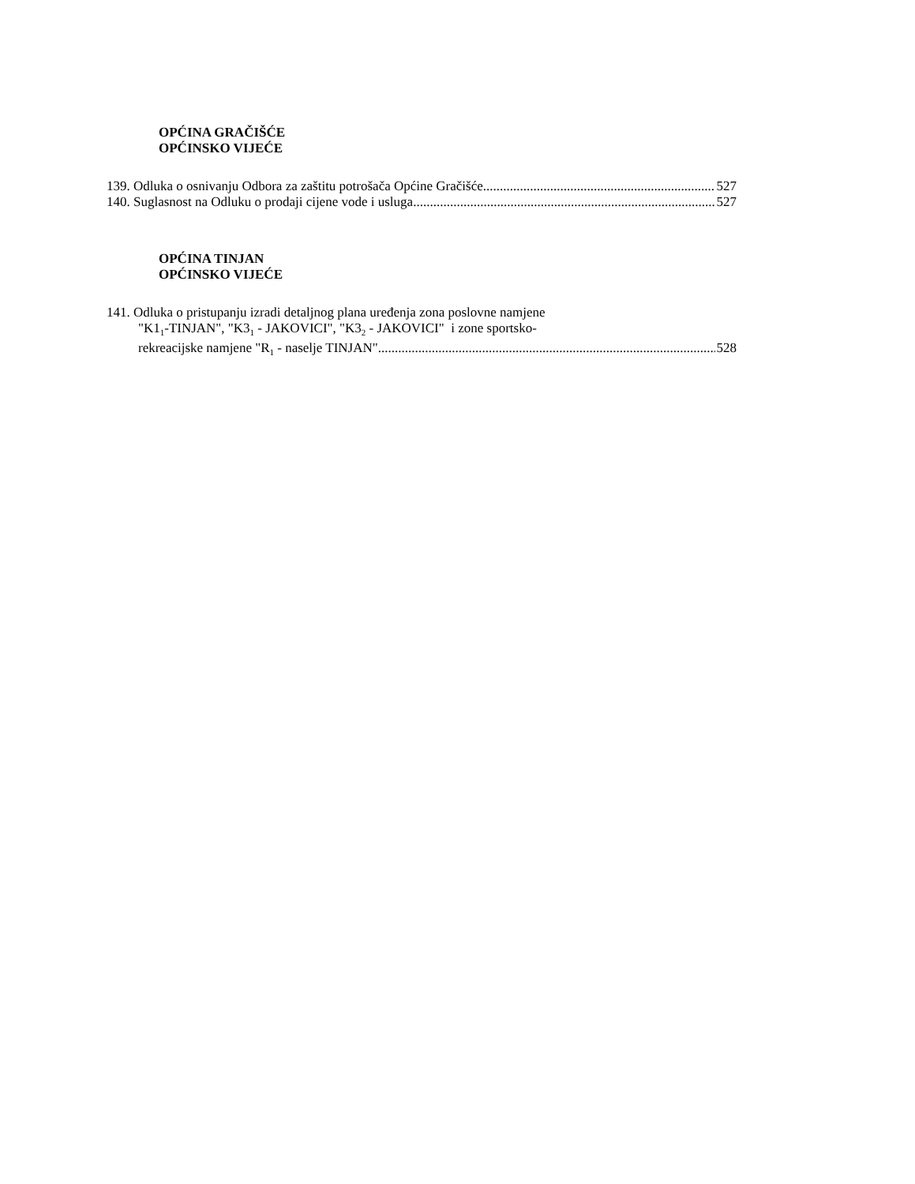OPĆINA GRAČIŠĆE
OPĆINSKO VIJEĆE
139. Odluka o osnivanju Odbora za zaštitu potrošača Općine Gračišće 527
140. Suglasnost na Odluku o prodaji cijene vode i usluga 527
OPĆINA TINJAN
OPĆINSKO VIJEĆE
141. Odluka o pristupanju izradi detaljnog plana uređenja zona poslovne namjene
"K1<sub>1</sub>-TINJAN", "K3<sub>1</sub> - JAKOVICI", "K3<sub>2</sub> - JAKOVICI" i zone sportsko-
rekreacijske namjene "R<sub>1</sub> - naselje TINJAN" 528